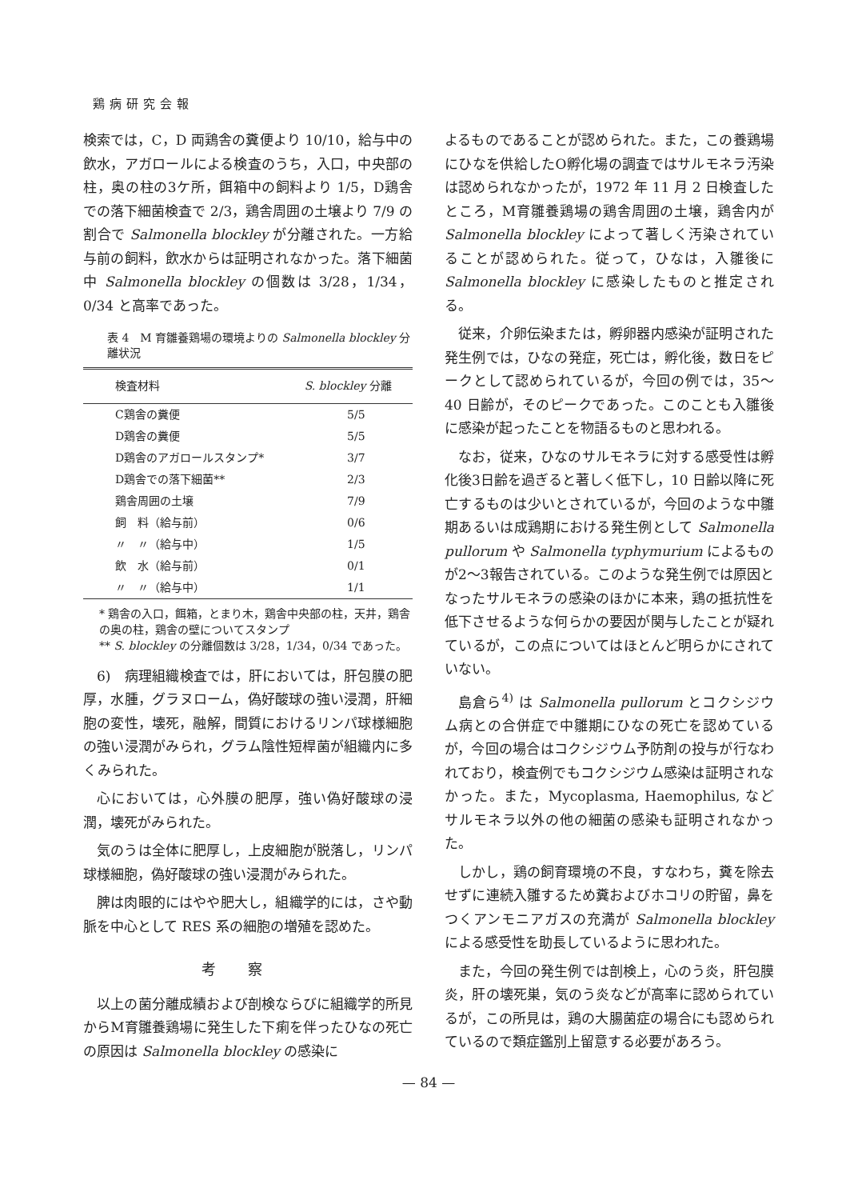鶏病研究会報
検索では，C，D 両鶏舎の糞便より 10/10，給与中の飲水，アガロールによる検査のうち，入口，中央部の柱，奥の柱の3ケ所，餌箱中の飼料より 1/5，D鶏舎での落下細菌検査で 2/3，鶏舎周囲の土壌より 7/9 の割合で Salmonella blockley が分離された。一方給与前の飼料，飲水からは証明されなかった。落下細菌中 Salmonella blockley の個数は 3/28，1/34，0/34 と高率であった。
表 4　M 育雛養鶏場の環境よりの Salmonella blockley 分離状況
| 検査材料 | S. blockley 分離 |
| --- | --- |
| C鶏舎の糞便 | 5/5 |
| D鶏舎の糞便 | 5/5 |
| D鶏舎のアガロールスタンプ* | 3/7 |
| D鶏舎での落下細菌** | 2/3 |
| 鶏舎周囲の土壌 | 7/9 |
| 飼 料（給与前） | 0/6 |
| 〃 〃（給与中） | 1/5 |
| 飲 水（給与前） | 0/1 |
| 〃 〃（給与中） | 1/1 |
* 鶏舎の入口，餌箱，とまり木，鶏舎中央部の柱，天井，鶏舎の奥の柱，鶏舎の壁についてスタンプ
** S. blockley の分離個数は 3/28，1/34，0/34 であった。
6)　病理組織検査では，肝においては，肝包膜の肥厚，水腫，グラヌローム，偽好酸球の強い浸潤，肝細胞の変性，壊死，融解，間質におけるリンパ球様細胞の強い浸潤がみられ，グラム陰性短桿菌が組織内に多くみられた。
心においては，心外膜の肥厚，強い偽好酸球の浸潤，壊死がみられた。
気のうは全体に肥厚し，上皮細胞が脱落し，リンパ球様細胞，偽好酸球の強い浸潤がみられた。
脾は肉眼的にはやや肥大し，組織学的には，さや動脈を中心として RES 系の細胞の増殖を認めた。
考察
以上の菌分離成績および剖検ならびに組織学的所見からM育雛養鶏場に発生した下痢を伴ったひなの死亡の原因は Salmonella blockley の感染に
よるものであることが認められた。また，この養鶏場にひなを供給したO孵化場の調査ではサルモネラ汚染は認められなかったが，1972 年 11 月 2 日検査したところ，M育雛養鶏場の鶏舎周囲の土壌，鶏舎内が Salmonella blockley によって著しく汚染されていることが認められた。従って，ひなは，入雛後に Salmonella blockley に感染したものと推定される。
従来，介卵伝染または，孵卵器内感染が証明された発生例では，ひなの発症，死亡は，孵化後，数日をピークとして認められているが，今回の例では，35〜40 日齢が，そのピークであった。このことも入雛後に感染が起ったことを物語るものと思われる。
なお，従来，ひなのサルモネラに対する感受性は孵化後3日齢を過ぎると著しく低下し，10 日齢以降に死亡するものは少いとされているが，今回のような中雛期あるいは成鶏期における発生例として Salmonella pullorum や Salmonella typhymurium によるものが2〜3報告されている。このような発生例では原因となったサルモネラの感染のほかに本来，鶏の抵抗性を低下させるような何らかの要因が関与したことが疑れているが，この点についてはほとんど明らかにされていない。
島倉ら<sup>4)</sup> は Salmonella pullorum とコクシジウム病との合併症で中雛期にひなの死亡を認めているが，今回の場合はコクシジウム予防剤の投与が行なわれており，検査例でもコクシジウム感染は証明されなかった。また，Mycoplasma, Haemophilus, などサルモネラ以外の他の細菌の感染も証明されなかった。
しかし，鶏の飼育環境の不良，すなわち，糞を除去せずに連続入雛するため糞およびホコリの貯留，鼻をつくアンモニアガスの充満が Salmonella blockley による感受性を助長しているように思われた。
また，今回の発生例では剖検上，心のう炎，肝包膜炎，肝の壊死巣，気のう炎などが高率に認められているが，この所見は，鶏の大腸菌症の場合にも認められているので類症鑑別上留意する必要があろう。
— 84 —